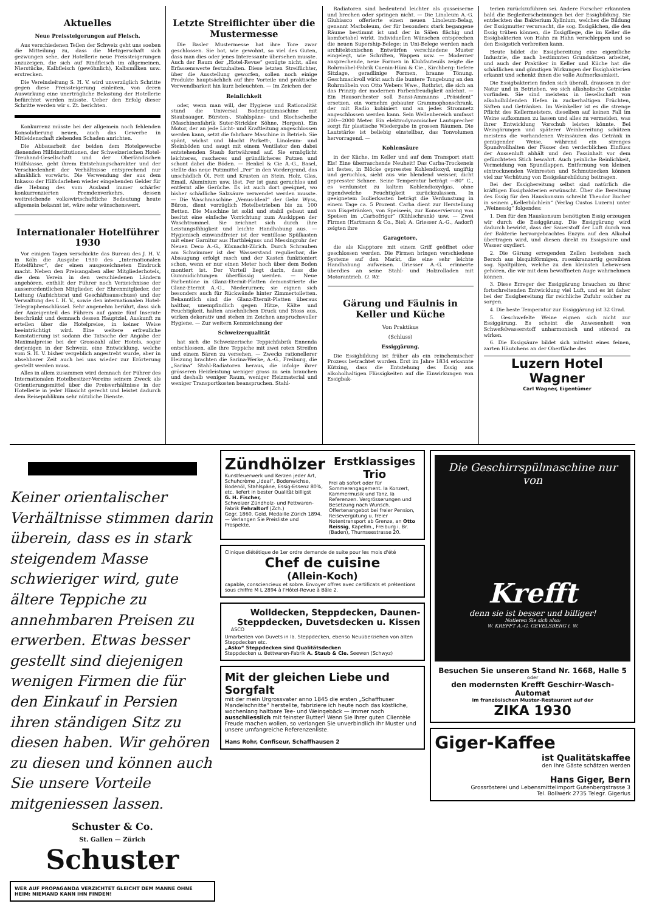Aktuelles
Neue Preissteigerungen auf Fleisch.
Aus verschiedenen Teilen der Schweiz geht uns soeben die Mitteilung zu, dass die Metzgerschaft sich gezwungen sehe, der Hotellerie neue Preissteigerungen anzuzeigen, die sich auf Rindfleisch im allgemeinen, Nierstücke, Kalbfleisch (gewöhnlich), Kalbsmilken usw. erstrecken.
Die Vereinsleitung S. H. V. wird unverzüglich Schritte gegen diese Preissteigerung einleiten, von deren Auswirkung eine unerträgliche Belastung der Hotellerie befürchtet werden müsste. Ueber den Erfolg dieser Schritte werden wir s. Zt. berichten.
Konkurrenz müsste bei der allgemein noch fehlenden Konsolidierung neuen, auch das Gewerbe in Mitleidenschaft ziehenden Schaden anrichten.
Die Abbauarbeit der beiden dem Hotelgewerbe dienenden Hilfsinstitutionen, der Schweizerischen Hotel-Treuhand-Gesellschaft und der Oberländischen Hülfskasse, geht ihrem Entstehungscharakter und der Verschiedenheit der Verhältnisse entsprechend nur allmählich vorwärts. Die Verwendung der aus dem Inkasso der Hilfsdarlehen wieder eingehenden Gelder für die Hebung des vom Ausland immer schärfer konkurrenzierten Fremdenverkehrs, dessen weitreichende volkswirtschaftliche Bedeutung heute allgemein bekannt ist, wäre sehr wünschenswert.
Internationaler Hotelführer 1930
Vor einigen Tagen verschickte das Bureau des J. H. V. in Köln die Ausgabe 1930 des „Internationalen Hotelführer“, der einen ausgezeichneten Eindruck macht. Neben den Preisangaben aller Mitgliederhotels, die dem Verein in den verschiedenen Ländern angehören, enthält der Führer noch Verzeichnisse der ausserordentlichen Mitglieder, der Ehrenmitglieder, der Leitung (Aufsichtsrat und Geschäftsausschuss) und der Verwaltung des I. H. V., sowie den internationalen Hotel-Telegraphenschlüssel. Sehr angenehm berührt, dass sich der Anzeigenteil des Führers auf ganze fünf Inserate beschränkt und demnach dessen Hauptziel, Auskunft zu erteilen über die Hotelpreise, in keiner Weise beeinträchtigt wird. Eine weitere erfreuliche Konstatierung ist sodann die Tatsache der Angabe der Maximalpreise bei der Grosszahl aller Hotels, sogar derjenigen in der Schweiz, eine Entwicklung, welche vom S. H. V. bisher vergeblich angestrebt wurde, aber in absehbarer Zeit auch bei uns wieder zur Erörterung gestellt werden muss.
Alles in allem zusammen wird demnach der Führer des Internationalen Hotelbesitzer-Vereins seinem Zweck als Orientierungsmittel über die Preisverhältnisse in der Hotellerie in jeder Hinsicht gerecht und leistet dadurch dem Reisepublikum sehr nützliche Dienste.
Letzte Streiflichter über die Mustermesse
Die Basler Mustermesse hat ihre Tore zwar geschlossen. Sie bot, wie gewohnt, so viel des Guten, dass man dies oder jenes Interessante übersehen musste. Auch der Raum der „Hotel-Revue“ genügte nicht, alles Erfassenswerte festzuhalten. Diese letzten Streiflichter, über die Ausstellung geworfen, sollen noch einige Produkte hauptsächlich auf ihre Vorteile und praktische Verwendbarkeit hin kurz beleuchten. — Im Zeichen der
Reinlichkeit
oder, wenn man will, der Hygiene und Rationalität stund die Universal Bodenputzmaschine mit Staubsauger, Bürsten-, Stahlspäne- und Blochscheibe (Maschinenfabrik Suter-Strickler Söhne, Horgen). Ein Motor, der an jede Licht- und Kraftleitung angeschlossen werden kann, setzt die fahrbare Maschine in Betrieb. Sie spänt, wichst und blocht Parkett-, Linoleum- und Steinböden und saugt mit einem Ventilator den dabei entstehenden Staub fortwährend auf. Sie ermöglicht leichteres, rascheres und gründlicheres Putzen und schont dabei die Böden. — Henkel & Cie A.-G., Basel, stellte das neue Putzmittel „Per“ in den Vordergrund, das unschädlich Öl, Fett und Krusten an Stein, Holz, Glas, Email, Aluminium usw. löst. Per ist ganz geruchlos und entfernt alle Gerüche. Es ist auch dort geeignet, wo bisher schädliche Salzsäure verwendet werden musste. — Die Waschmaschine „Venus-Ideal“ der Gebr. Wyss, Büron, dient vorzüglich Hotelbetrieben bis zu 100 Betten. Die Maschine ist solid und stabil gebaut und besitzt eine einfache Vorrichtung zum Auskippen der Waschtrommel. Sie zeichnet sich durch ihre Leistungsfähigkeit und leichte Handhabung aus. — Hygienisch einwandfreier ist der ventillose Spülkasten mit einer Garnitur aus Hartbleiguss und Messingrohr der Neuen Deco A.-G., Küsnacht-Zürich. Durch Schrauben am Schwimmer ist der Wasserstand regulierbar, die Absaugung erfolgt rasch und der Kasten funktioniert schon, wenn er nur einen Meter hoch über dem Boden montiert ist. Der Vorteil liegt darin, dass die Gummidichtungen überflüssig werden. — Neue Farbentöne in Glanz-Eternit-Platten demonstrierte die Glanz-Eternit A.-G., Niederurnen; sie eignen sich besonders auch für Rückwände hinter Zimmertoiletten. Bekanntlich sind die Glanz-Eternit-Platten überaus haltbar, unempfindlich gegen Hitze, Kälte und Feuchtigkeit, halten ansehnlichen Druck und Stoss aus, wirken dekorativ und stehen im Zeichen anspruchsvoller Hygiene. — Zur weitern Kennzeichnung der
Schweizerqualität
hat sich die Schweizerische Teppichfabrik Ennenda entschlossen, alle ihre Teppiche mit zwei roten Streifen und einem Bären zu versehen. — Zwecks rationellerer Heizung brachten die Sarina-Werke, A.-G., Freiburg, die „Sarina“ Stahl-Radiatoren heraus, die infolge ihrer grösseren Heizleistung weniger gross zu sein brauchen und deshalb weniger Raum, weniger Heizmaterial und weniger Transportkosten beanspruchen. Stahl-
Radiatoren sind bedeutend leichter als gusseiserne und brechen oder springen nicht. — Die Linoleum A.-G. Giubiasco offerierte einen neuen Linoleum-Belag, genannt Marboleum, der für besonders stark begangene Räume bestimmt ist und der in Sälen flächig und komfortabel wirkt. Individuellen Wünschen entsprechen die neuen Supership-Belege: in Uni-Belege werden nach architektonischen Entwürfen verschiedene Muster eingelegt, wie Schriften, Wappen usw. — Moderner ansprechende, neue Formen in Klubfauteuils zeigte die Rohrmöbel-Fabrik Cuenin-Hüni & Cie., Kirchberg: tiefere Sitzlage, geradlinige Formen, braune Tönung. Geschmackvoll wirkt auch die buntere Tongebung an den Rohrmöbeln von Otto Webers Wwe., Rothrist, die sich an das Prinzip der modernen Farbenfreudigkeit anlehnt. — Ein Hausorchester soll Bansi-Ammanns „Präsident“ ersetzen, ein vornehm gebauter Grammophonschrank, der mit Radio kobiniert und an jedes Stromnetz angeschlossen werden kann. Sein Wellenbereich umfasst 200—2000 Meter. Ein elektrodynamischer Lautsprecher sorgt für plastische Wiedergabe in grossen Räumen. Die Lautstärke ist beliebig einstellbar, das Tonvolumen hervorragend. —
Kohlensäure
in der Küche, im Keller und auf dem Transport statt Eis! Eine überraschende Neuheit! Das Carba-Trockeneis ist festes, in Blöcke gepresstes Kohlendioxyd, ungiftig und geruchlos, sieht aus wie blendend weisser, dicht gepresster Schnee. Seine Temperatur beträgt —80° C., es verdunstet zu kaltem Kohlendioxydgas, ohne irgendwelche Feuchtigkeit zurückzulassen. In geeignetem Isolierkasten beträgt die Verdunstung in einem Tage ca. 5 Prozent. Carba dient zur Herstellung von Eisgetränken, von Speiseeis, zur Konservierung von Speisen im „Carbofrigor“ (Kühlschrank) usw. — Zwei Firmen (Hartmann & Co., Biel; A. Griesser A.-G., Aadorf) zeigten ihre
Garagetore,
die als Klapptore mit einem Griff geöffnet oder geschlossen werden. Die Firmen bringen verschiedene Systeme auf den Markt, die eine sehr leichte Handhabung aufweisen. Griesser A.-G. erinnerte überdies an seine Stahl- und Holzrolladen mit Motorantrieb. O. Wr.
Gärung und Fäulnis in Keller und Küche
Von Praktikus
(Schluss)
Essiggärung.
Die Essigbildung ist früher als ein reinchemischer Prozess betrachtet worden. Erst im Jahre 1834 erkannte Kützing, dass die Entstehung des Essig aus alkoholhaltigen Flüssigkeiten auf die Einwirkungen von Essigbak-
terien zurückzuführen sei. Andere Forscher erkannten bald die Begleiterscheinungen bei der Essigbildung. Sie entdeckten das Bakterium Xylinium, welches die Bildung der Essigmutter verursacht, die sog. Essigälchen, die den Essig trüben können, die Essigfliege, die im Keller die Essigbakterien von Hahn zu Hahn verschleppen und so den Essigstich verbreiten kann.
Heute bildet die Essigbereitung eine eigentliche Industrie, die nach bestimmten Grundsätzen arbeitet, und auch der Praktiker in Keller und Küche hat die schädlichen und günstigen Wirkungen der Essigbakterien erkannt und schenkt ihnen die volle Aufmerksamkeit.
Die Essigbakterien finden sich überall, draussen in der Natur und in Betrieben, wo sich alkoholische Getränke vorfinden. Sie sind meistens in Gesellschaft von alkoholbildenden Hefen in zuckerhaltigen Früchten, Säften und Getränken. Im Weinkeller ist es die strenge Pflicht des Kellermeisters, dieselben auf keinen Fall im Weine aufkommen zu lassen und alles zu vermeiden, was ihrer Entwicklung Vorschub leisten könnte. Bei Weingärungen und späterer Weinbereitung schützen meistens die vorhandenen Weinsäuren das Getränk in genügender Weise, während ein strenges Spundvollhalten der Fässer den verderblichen Einfluss der Aussenluft abhält und den Fassinhalt vor dem gefürchteten Stich bewahrt. Auch peinliche Reinlichkeit, Vermeidung von Spundlappen, Entfernung von kleinen eintrocknenden Weinresten und Schmutzecken können viel zur Verhütung von Essigsäurebildung beitragen.
Bei der Essigbereitung selbst sind natürlich die kräftigen Essigbakterien erwünscht. Über die Bereitung des Essig für den Hauskonsum schreibt Theodor Bucher in seinem „Kellerbüchlein“ (Verlag Custos Luzern) unter „Weinessig“ folgendes:
1. Den für den Hauskonsum benötigten Essig erzeugen wir durch die Essiggärung. Die Essiggärung wird dadurch bewirkt, dass der Sauerstoff der Luft durch von der Bakterie hervorgebrachtes Enzym auf den Alkohol übertragen wird, und diesen direkt zu Essigsäure und Wasser oxydiert.
2. Die Gärung erregenden Zellen bestehen nach Bersch aus bisquitförmigen, rosenkranzartig gereihten sog. Spaltpilzen, welche zu den kleinsten Lebewesen gehören, die wir mit dem bewaffneten Auge wahrnehmen können.
3. Diese Erreger der Essiggärung brauchen zu ihrer fortschreitenden Entwicklung viel Luft, und es ist daher bei der Essigbereitung für reichliche Zufuhr solcher zu sorgen.
4. Die beste Temperatur zur Essiggärung ist 32 Grad.
5. Geschwefelte Weine eignen sich nicht zur Essiggärung. Es scheint die Anwesenheit von Schwefelwasserstoff unharmonisch und störend zu wirken.
6. Die Essigsäure bildet sich mittelst eines feinen, zarten Häutchens an der Oberfläche des
Luzern Hotel Wagner
Carl Wagner, Eigentümer
Keiner orientalischer Verhältnisse stimmen darin überein, dass es in stark steigendem Masse schwieriger wird, gute ältere Teppiche zu annehmbaren Preisen zu erwerben. Etwas besser gestellt sind diejenigen wenigen Firmen die für den Einkauf in Persien ihren ständigen Sitz zu diesen haben. Wir gehören zu diesen und können auch Sie unsere Vorteile mitgeniessen lassen.
Schuster & Co.
St. Gallen — Zürich
Schuster
WER AUF PROPAGANDA VERZICHTET GLEICHT DEM MANNE OHNE HEIM: NIEMAND KANN IHN FINDEN!
Zündhölzer
Kunstfeuerwerk und Kerzen jeder Art, Schuhcrème „Ideal“, Bodenwichse, Bodenöl, Stahlspäne, Essig-Essenz 80%, etc. liefert in bester Qualität billigst
G. H. Fischer,
Schweizer Zündholz- und Fettwaren-Fabrik Fehraltorf (Zch.)
Gegr. 1860. Gold. Medaille Zürich 1894. — Verlangen Sie Preisliste und Prospekte.
Erstklassiges Trio
Frei ab sofort oder für Sommerengagement. Ia Konzert, Kammermusik und Tanz. Ia Referenzen. Vergrösserungen und Besetzung nach Wunsch. Offertenangebot bei freier Pension, Reisevergütung u. freier Notentransport ab Grenze, an Otto Reissig, Kapellm., Freiburg i. Br. (Baden), Thurnseestrasse 20.
Clinique diététique de 1er ordre demande de suite pour les mois d'été
Chef de cuisine
(Allein-Koch)
capable, consciencieux et sobre. Envoyer offres avec certificats et prétentions sous chiffre M L 2894 à l'Hôtel-Revue à Bâle 2.
Wolldecken, Steppdecken, Daunen-Steppdecken, Duvetsdecken u. Kissen
ASCO
Umarbeiten von Duvets in Ia. Steppdecken, ebenso Neuüberziehen von alten Steppdecken etc.
„Asko“ Steppdecken sind Qualitätsdecken
Steppdecken u. Bettwaren-Fabrik A. Staub & Cie. Seewen (Schwyz)
Mit der gleichen Liebe und Sorgfalt
mit der mein Urgrossvater anno 1845 die ersten „Schaffhuser Mandelschnitte“ herstellte, fabriziere ich heute noch das köstliche, wochenlang haltbare Tee- und Weingebäck — immer noch ausschliesslich mit feinster Butter! Wenn Sie Ihrer guten Clientèle Freude machen wollen, so verlangen Sie unverbindlich Ihr Muster und unsere umfangreiche Referenzenliste.
Hans Rohr, Confiseur, Schaffhausen 2
Die Geschirrspülmaschine nur von
Krefft
denn sie ist besser und billiger!
Notieren Sie sich also:
W. KREFFT A.-G. GEVELSBERG i. W.
Besuchen Sie unseren Stand Nr. 1668, Halle 5
oder
den modernsten Krefft Geschirr-Wasch-Automat
im französischen Muster-Restaurant auf der
ZIKA 1930
Giger-Kaffee
ist Qualitätskaffee
den Ihre Gäste schätzen werden
Hans Giger, Bern
Grossrösterei und Lebensmittelimport Gutenbergstrasse 3
Tel. Bollwerk 2735 Telegr. Gigerius